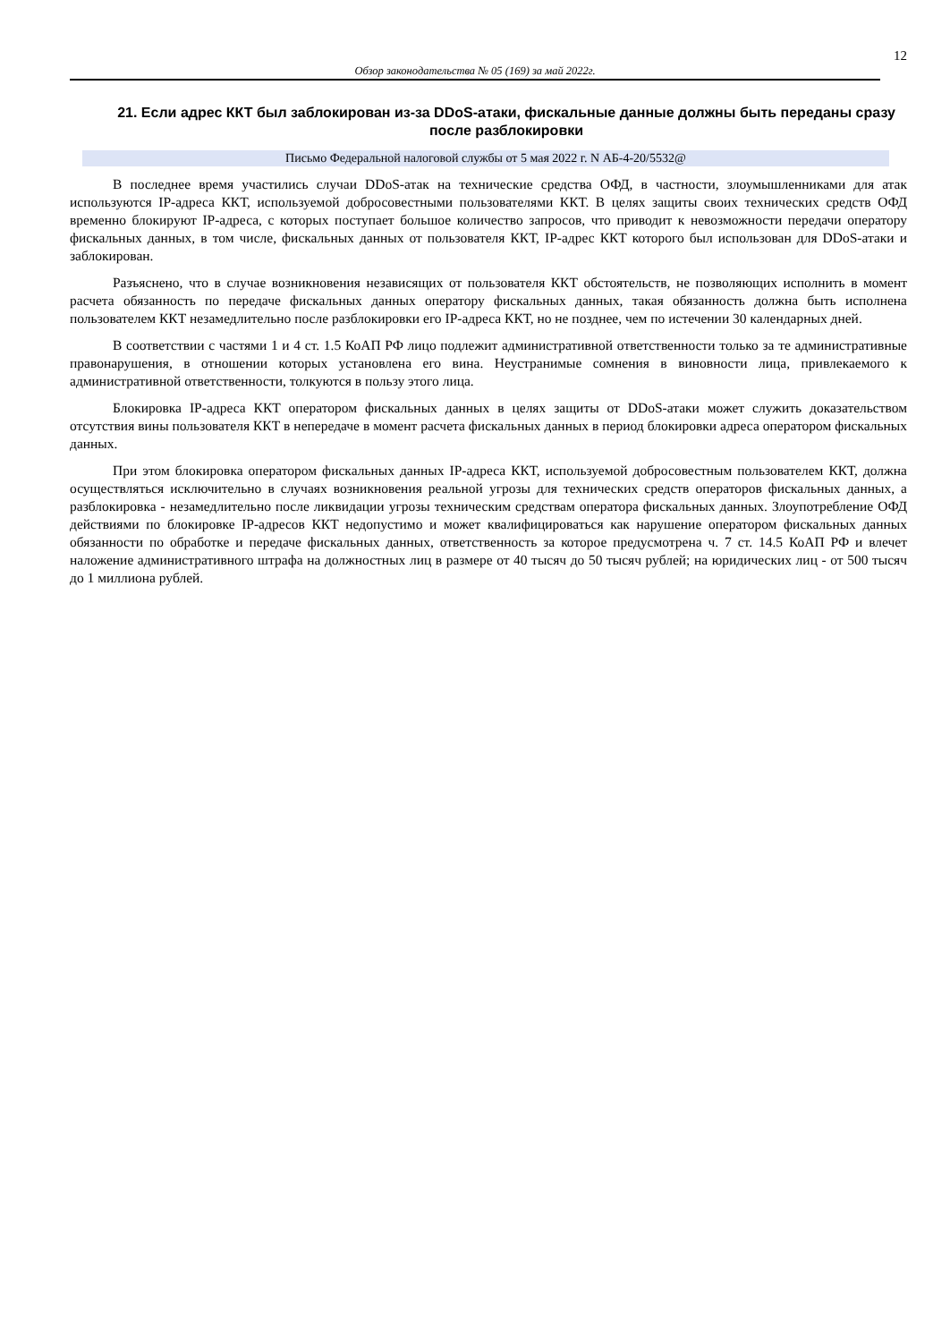12
Обзор законодательства № 05 (169) за май 2022г.
21. Если адрес ККТ был заблокирован из-за DDoS-атаки, фискальные данные должны быть переданы сразу после разблокировки
Письмо Федеральной налоговой службы от 5 мая 2022 г. N АБ-4-20/5532@
В последнее время участились случаи DDoS-атак на технические средства ОФД, в частности, злоумышленниками для атак используются IP-адреса ККТ, используемой добросовестными пользователями ККТ. В целях защиты своих технических средств ОФД временно блокируют IP-адреса, с которых поступает большое количество запросов, что приводит к невозможности передачи оператору фискальных данных, в том числе, фискальных данных от пользователя ККТ, IP-адрес ККТ которого был использован для DDoS-атаки и заблокирован.
Разъяснено, что в случае возникновения независящих от пользователя ККТ обстоятельств, не позволяющих исполнить в момент расчета обязанность по передаче фискальных данных оператору фискальных данных, такая обязанность должна быть исполнена пользователем ККТ незамедлительно после разблокировки его IP-адреса ККТ, но не позднее, чем по истечении 30 календарных дней.
В соответствии с частями 1 и 4 ст. 1.5 КоАП РФ лицо подлежит административной ответственности только за те административные правонарушения, в отношении которых установлена его вина. Неустранимые сомнения в виновности лица, привлекаемого к административной ответственности, толкуются в пользу этого лица.
Блокировка IP-адреса ККТ оператором фискальных данных в целях защиты от DDoS-атаки может служить доказательством отсутствия вины пользователя ККТ в непередаче в момент расчета фискальных данных в период блокировки адреса оператором фискальных данных.
При этом блокировка оператором фискальных данных IP-адреса ККТ, используемой добросовестным пользователем ККТ, должна осуществляться исключительно в случаях возникновения реальной угрозы для технических средств операторов фискальных данных, а разблокировка - незамедлительно после ликвидации угрозы техническим средствам оператора фискальных данных. Злоупотребление ОФД действиями по блокировке IP-адресов ККТ недопустимо и может квалифицироваться как нарушение оператором фискальных данных обязанности по обработке и передаче фискальных данных, ответственность за которое предусмотрена ч. 7 ст. 14.5 КоАП РФ и влечет наложение административного штрафа на должностных лиц в размере от 40 тысяч до 50 тысяч рублей; на юридических лиц - от 500 тысяч до 1 миллиона рублей.